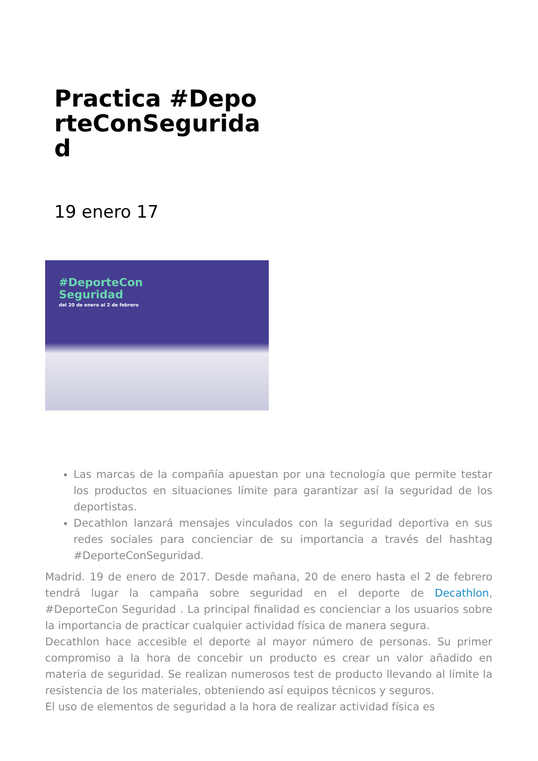Practica #DeporteConSeguridad
19 enero 17
#DeporteCon
Seguridad
del 20 de enero al 2 de febrero
Las marcas de la compañía apuestan por una tecnología que permite testar los productos en situaciones límite para garantizar así la seguridad de los deportistas.
Decathlon lanzará mensajes vinculados con la seguridad deportiva en sus redes sociales para concienciar de su importancia a través del hashtag #DeporteConSeguridad.
Madrid. 19 de enero de 2017. Desde mañana, 20 de enero hasta el 2 de febrero tendrá lugar la campaña sobre seguridad en el deporte de Decathlon, #DeporteCon Seguridad . La principal finalidad es concienciar a los usuarios sobre la importancia de practicar cualquier actividad física de manera segura.
Decathlon hace accesible el deporte al mayor número de personas. Su primer compromiso a la hora de concebir un producto es crear un valor añadido en materia de seguridad. Se realizan numerosos test de producto llevando al límite la resistencia de los materiales, obteniendo así equipos técnicos y seguros.
El uso de elementos de seguridad a la hora de realizar actividad física es